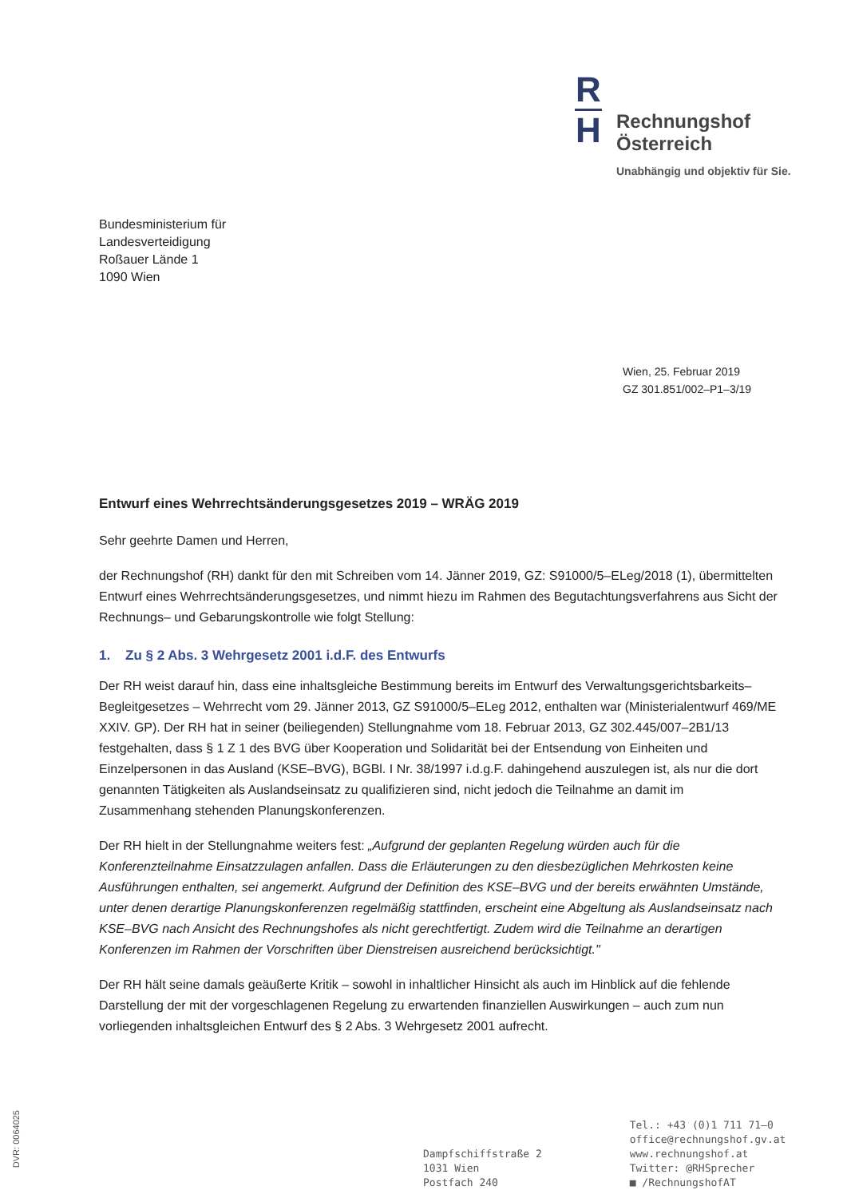R
H
Rechnungshof
Österreich
Unabhängig und objektiv für Sie.
Bundesministerium für
Landesverteidigung
Roßauer Lände 1
1090 Wien
Wien, 25. Februar 2019
GZ 301.851/002–P1–3/19
Entwurf eines Wehrrechtsänderungsgesetzes 2019 – WRÄG 2019
Sehr geehrte Damen und Herren,
der Rechnungshof (RH) dankt für den mit Schreiben vom 14. Jänner 2019, GZ: S91000/5–ELeg/2018 (1), übermittelten Entwurf eines Wehrrechtsänderungsgesetzes, und nimmt hiezu im Rahmen des Begutachtungsverfahrens aus Sicht der Rechnungs– und Gebarungskontrolle wie folgt Stellung:
1. Zu § 2 Abs. 3 Wehrgesetz 2001 i.d.F. des Entwurfs
Der RH weist darauf hin, dass eine inhaltsgleiche Bestimmung bereits im Entwurf des Verwaltungsgerichtsbarkeits–Begleitgesetzes – Wehrrecht vom 29. Jänner 2013, GZ S91000/5–ELeg 2012, enthalten war (Ministerialentwurf 469/ME XXIV. GP). Der RH hat in seiner (beiliegenden) Stellungnahme vom 18. Februar 2013, GZ 302.445/007–2B1/13 festgehalten, dass § 1 Z 1 des BVG über Kooperation und Solidarität bei der Entsendung von Einheiten und Einzelpersonen in das Ausland (KSE–BVG), BGBl. I Nr. 38/1997 i.d.g.F. dahingehend auszulegen ist, als nur die dort genannten Tätigkeiten als Auslandseinsatz zu qualifizieren sind, nicht jedoch die Teilnahme an damit im Zusammenhang stehenden Planungskonferenzen.
Der RH hielt in der Stellungnahme weiters fest: „Aufgrund der geplanten Regelung würden auch für die Konferenzteilnahme Einsatzzulagen anfallen. Dass die Erläuterungen zu den diesbezüglichen Mehrkosten keine Ausführungen enthalten, sei angemerkt. Aufgrund der Definition des KSE–BVG und der bereits erwähnten Umstände, unter denen derartige Planungskonferenzen regelmäßig stattfinden, erscheint eine Abgeltung als Auslandseinsatz nach KSE–BVG nach Ansicht des Rechnungshofes als nicht gerechtfertigt. Zudem wird die Teilnahme an derartigen Konferenzen im Rahmen der Vorschriften über Dienstreisen ausreichend berücksichtigt."
Der RH hält seine damals geäußerte Kritik – sowohl in inhaltlicher Hinsicht als auch im Hinblick auf die fehlende Darstellung der mit der vorgeschlagenen Regelung zu erwartenden finanziellen Auswirkungen – auch zum nun vorliegenden inhaltsgleichen Entwurf des § 2 Abs. 3 Wehrgesetz 2001 aufrecht.
DVR: 0064025
Dampfschiffstraße 2
1031 Wien
Postfach 240
Tel.: +43 (0)1 711 71–0
office@rechnungshof.gv.at
www.rechnungshof.at
Twitter: @RHSprecher
■ /RechnungshofAT